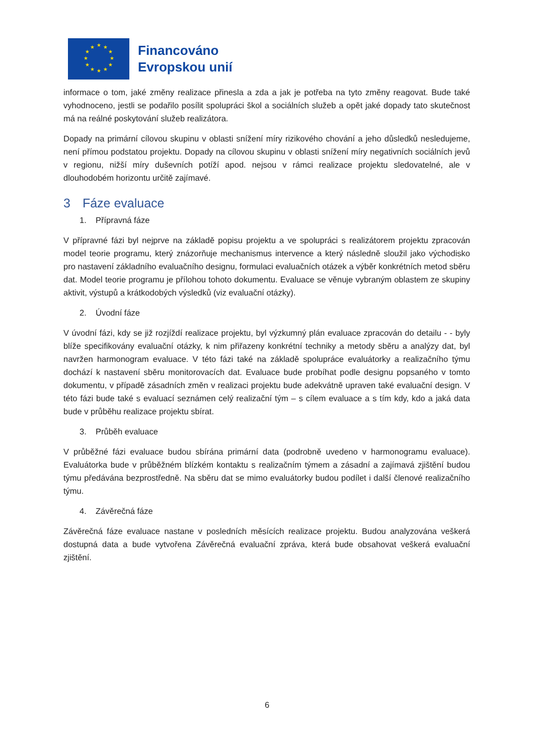★
★
★
★
★
★
★
★
★
★
★
★
Financováno
Evropskou unií
informace o tom, jaké změny realizace přinesla a zda a jak je potřeba na tyto změny reagovat. Bude také vyhodnoceno, jestli se podařilo posílit spolupráci škol a sociálních služeb a opět jaké dopady tato skutečnost má na reálné poskytování služeb realizátora.
Dopady na primární cílovou skupinu v oblasti snížení míry rizikového chování a jeho důsledků nesledujeme, není přímou podstatou projektu. Dopady na cílovou skupinu v oblasti snížení míry negativních sociálních jevů v regionu, nižší míry duševních potíží apod. nejsou v rámci realizace projektu sledovatelné, ale v dlouhodobém horizontu určitě zajímavé.
3 Fáze evaluace
1. Přípravná fáze
V přípravné fázi byl nejprve na základě popisu projektu a ve spolupráci s realizátorem projektu zpracován model teorie programu, který znázorňuje mechanismus intervence a který následně sloužil jako východisko pro nastavení základního evaluačního designu, formulaci evaluačních otázek a výběr konkrétních metod sběru dat. Model teorie programu je přílohou tohoto dokumentu. Evaluace se věnuje vybraným oblastem ze skupiny aktivit, výstupů a krátkodobých výsledků (viz evaluační otázky).
2. Úvodní fáze
V úvodní fázi, kdy se již rozjíždí realizace projektu, byl výzkumný plán evaluace zpracován do detailu - - byly blíže specifikovány evaluační otázky, k nim přiřazeny konkrétní techniky a metody sběru a analýzy dat, byl navržen harmonogram evaluace. V této fázi také na základě spolupráce evaluátorky a realizačního týmu dochází k nastavení sběru monitorovacích dat. Evaluace bude probíhat podle designu popsaného v tomto dokumentu, v případě zásadních změn v realizaci projektu bude adekvátně upraven také evaluační design. V této fázi bude také s evaluací seznámen celý realizační tým – s cílem evaluace a s tím kdy, kdo a jaká data bude v průběhu realizace projektu sbírat.
3. Průběh evaluace
V průběžné fázi evaluace budou sbírána primární data (podrobně uvedeno v harmonogramu evaluace). Evaluátorka bude v průběžném blízkém kontaktu s realizačním týmem a zásadní a zajímavá zjištění budou týmu předávána bezprostředně. Na sběru dat se mimo evaluátorky budou podílet i další členové realizačního týmu.
4. Závěrečná fáze
Závěrečná fáze evaluace nastane v posledních měsících realizace projektu. Budou analyzována veškerá dostupná data a bude vytvořena Závěrečná evaluační zpráva, která bude obsahovat veškerá evaluační zjištění.
6